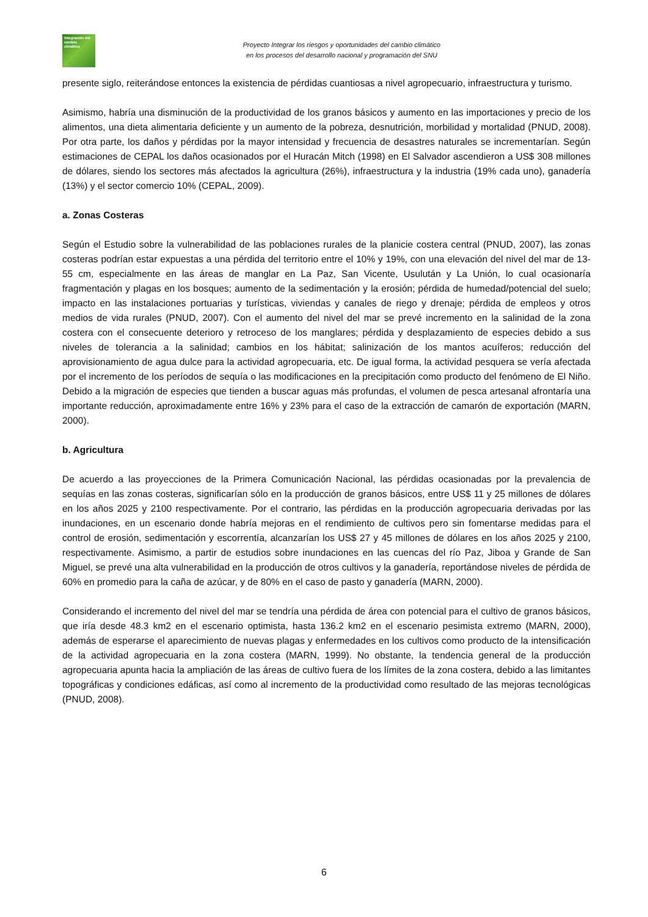Integración del cambio climático
Proyecto Integrar los riesgos y oportunidades del cambio climático
en los procesos del desarrollo nacional y programación del SNU
presente siglo, reiterándose entonces la existencia de pérdidas cuantiosas a nivel agropecuario, infraestructura y turismo.
Asimismo, habría una disminución de la productividad de los granos básicos y aumento en las importaciones y precio de los alimentos, una dieta alimentaria deficiente y un aumento de la pobreza, desnutrición, morbilidad y mortalidad (PNUD, 2008). Por otra parte, los daños y pérdidas por la mayor intensidad y frecuencia de desastres naturales se incrementarían. Según estimaciones de CEPAL los daños ocasionados por el Huracán Mitch (1998) en El Salvador ascendieron a US$ 308 millones de dólares, siendo los sectores más afectados la agricultura (26%), infraestructura y la industria (19% cada uno), ganadería (13%) y el sector comercio 10% (CEPAL, 2009).
a. Zonas Costeras
Según el Estudio sobre la vulnerabilidad de las poblaciones rurales de la planicie costera central (PNUD, 2007), las zonas costeras podrían estar expuestas a una pérdida del territorio entre el 10% y 19%, con una elevación del nivel del mar de 13-55 cm, especialmente en las áreas de manglar en La Paz, San Vicente, Usulután y La Unión, lo cual ocasionaría fragmentación y plagas en los bosques; aumento de la sedimentación y la erosión; pérdida de humedad/potencial del suelo; impacto en las instalaciones portuarias y turísticas, viviendas y canales de riego y drenaje; pérdida de empleos y otros medios de vida rurales (PNUD, 2007). Con el aumento del nivel del mar se prevé incremento en la salinidad de la zona costera con el consecuente deterioro y retroceso de los manglares; pérdida y desplazamiento de especies debido a sus niveles de tolerancia a la salinidad; cambios en los hábitat; salinización de los mantos acuíferos; reducción del aprovisionamiento de agua dulce para la actividad agropecuaria, etc. De igual forma, la actividad pesquera se vería afectada por el incremento de los períodos de sequía o las modificaciones en la precipitación como producto del fenómeno de El Niño. Debido a la migración de especies que tienden a buscar aguas más profundas, el volumen de pesca artesanal afrontaría una importante reducción, aproximadamente entre 16% y 23% para el caso de la extracción de camarón de exportación (MARN, 2000).
b. Agricultura
De acuerdo a las proyecciones de la Primera Comunicación Nacional, las pérdidas ocasionadas por la prevalencia de sequías en las zonas costeras, significarían sólo en la producción de granos básicos, entre US$ 11 y 25 millones de dólares en los años 2025 y 2100 respectivamente. Por el contrario, las pérdidas en la producción agropecuaria derivadas por las inundaciones, en un escenario donde habría mejoras en el rendimiento de cultivos pero sin fomentarse medidas para el control de erosión, sedimentación y escorrentía, alcanzarían los US$ 27 y 45 millones de dólares en los años 2025 y 2100, respectivamente. Asimismo, a partir de estudios sobre inundaciones en las cuencas del río Paz, Jiboa y Grande de San Miguel, se prevé una alta vulnerabilidad en la producción de otros cultivos y la ganadería, reportándose niveles de pérdida de 60% en promedio para la caña de azúcar, y de 80% en el caso de pasto y ganadería (MARN, 2000).
Considerando el incremento del nivel del mar se tendría una pérdida de área con potencial para el cultivo de granos básicos, que iría desde 48.3 km2 en el escenario optimista, hasta 136.2 km2 en el escenario pesimista extremo (MARN, 2000), además de esperarse el aparecimiento de nuevas plagas y enfermedades en los cultivos como producto de la intensificación de la actividad agropecuaria en la zona costera (MARN, 1999). No obstante, la tendencia general de la producción agropecuaria apunta hacia la ampliación de las áreas de cultivo fuera de los límites de la zona costera, debido a las limitantes topográficas y condiciones edáficas, así como al incremento de la productividad como resultado de las mejoras tecnológicas (PNUD, 2008).
6